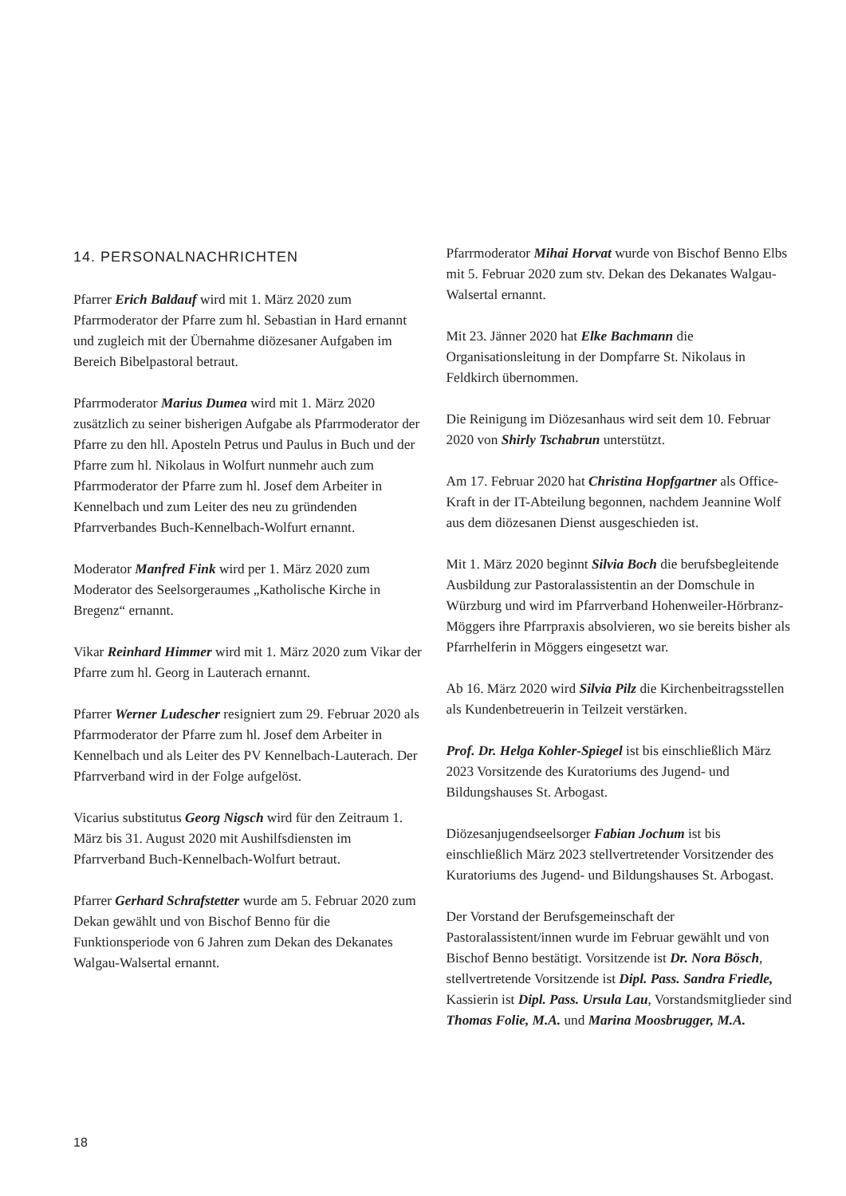14. PERSONALNACHRICHTEN
Pfarrer Erich Baldauf wird mit 1. März 2020 zum Pfarrmoderator der Pfarre zum hl. Sebastian in Hard ernannt und zugleich mit der Übernahme diözesaner Aufgaben im Bereich Bibelpastoral betraut.
Pfarrmoderator Marius Dumea wird mit 1. März 2020 zusätzlich zu seiner bisherigen Aufgabe als Pfarrmoderator der Pfarre zu den hll. Aposteln Petrus und Paulus in Buch und der Pfarre zum hl. Nikolaus in Wolfurt nunmehr auch zum Pfarrmoderator der Pfarre zum hl. Josef dem Arbeiter in Kennelbach und zum Leiter des neu zu gründenden Pfarrverbandes Buch-Kennelbach-Wolfurt ernannt.
Moderator Manfred Fink wird per 1. März 2020 zum Moderator des Seelsorgeraumes „Katholische Kirche in Bregenz“ ernannt.
Vikar Reinhard Himmer wird mit 1. März 2020 zum Vikar der Pfarre zum hl. Georg in Lauterach ernannt.
Pfarrer Werner Ludescher resigniert zum 29. Februar 2020 als Pfarrmoderator der Pfarre zum hl. Josef dem Arbeiter in Kennelbach und als Leiter des PV Kennelbach-Lauterach. Der Pfarrverband wird in der Folge aufgelöst.
Vicarius substitutus Georg Nigsch wird für den Zeitraum 1. März bis 31. August 2020 mit Aushilfsdiensten im Pfarrverband Buch-Kennelbach-Wolfurt betraut.
Pfarrer Gerhard Schrafstetter wurde am 5. Februar 2020 zum Dekan gewählt und von Bischof Benno für die Funktionsperiode von 6 Jahren zum Dekan des Dekanates Walgau-Walsertal ernannt.
Pfarrmoderator Mihai Horvat wurde von Bischof Benno Elbs mit 5. Februar 2020 zum stv. Dekan des Dekanates Walgau-Walsertal ernannt.
Mit 23. Jänner 2020 hat Elke Bachmann die Organisationsleitung in der Dompfarre St. Nikolaus in Feldkirch übernommen.
Die Reinigung im Diözesanhaus wird seit dem 10. Februar 2020 von Shirly Tschabrun unterstützt.
Am 17. Februar 2020 hat Christina Hopfgartner als Office-Kraft in der IT-Abteilung begonnen, nachdem Jeannine Wolf aus dem diözesanen Dienst ausgeschieden ist.
Mit 1. März 2020 beginnt Silvia Boch die berufsbegleitende Ausbildung zur Pastoralassistentin an der Domschule in Würzburg und wird im Pfarrverband Hohenweiler-Hörbranz-Möggers ihre Pfarrpraxis absolvieren, wo sie bereits bisher als Pfarrhelferin in Möggers eingesetzt war.
Ab 16. März 2020 wird Silvia Pilz die Kirchenbeitragsstellen als Kundenbetreuerin in Teilzeit verstärken.
Prof. Dr. Helga Kohler-Spiegel ist bis einschließlich März 2023 Vorsitzende des Kuratoriums des Jugend- und Bildungshauses St. Arbogast.
Diözesanjugendseelsorger Fabian Jochum ist bis einschließlich März 2023 stellvertretender Vorsitzender des Kuratoriums des Jugend- und Bildungshauses St. Arbogast.
Der Vorstand der Berufsgemeinschaft der Pastoralassistent/innen wurde im Februar gewählt und von Bischof Benno bestätigt. Vorsitzende ist Dr. Nora Bösch, stellvertretende Vorsitzende ist Dipl. Pass. Sandra Friedle, Kassierin ist Dipl. Pass. Ursula Lau, Vorstandsmitglieder sind Thomas Folie, M.A. und Marina Moosbrugger, M.A.
18